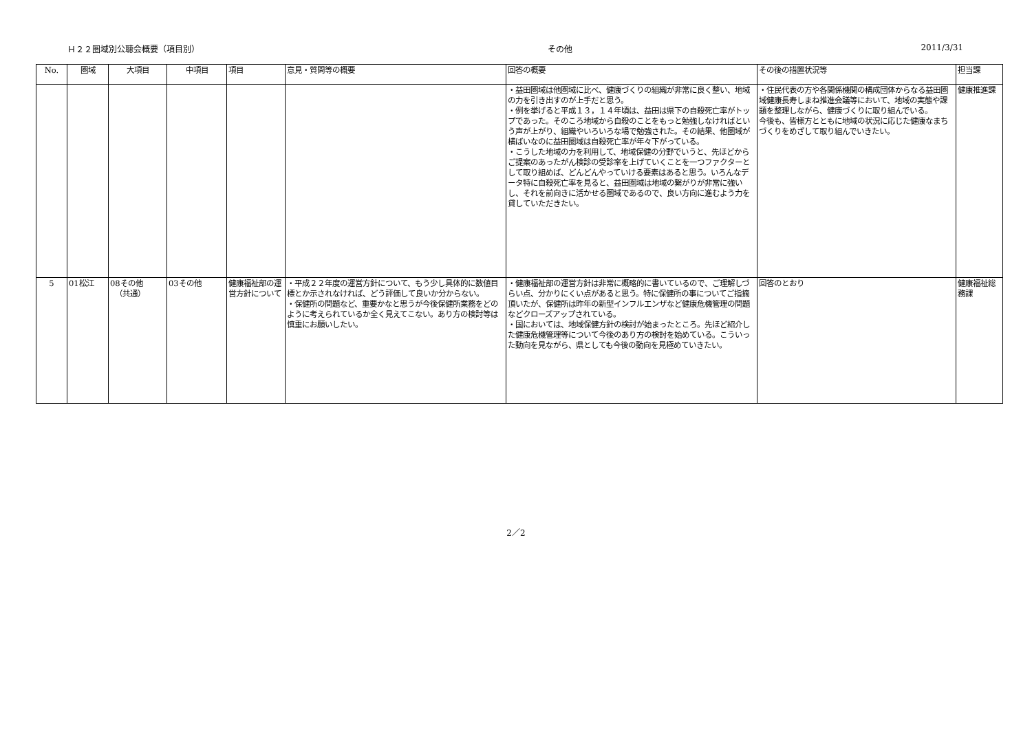Ｈ２２圏域別公聴会概要（項目別） その他 2011/3/31
| No. | 圏域 | 大項目 | 中項目 | 項目 | 意見・質問等の概要 | 回答の概要 | その後の措置状況等 | 担当課 |
| --- | --- | --- | --- | --- | --- | --- | --- | --- |
| | | | | | | ・益田圏域は他圏域に比べ、健康づくりの組織が非常に良く整い、地域の力を引き出すのが上手だと思う。 ・例を挙げると平成１３，１４年頃は、益田は県下の自殺死亡率がトップであった。そのころ地域から自殺のことをもっと勉強しなければという声が上がり、組織やいろいろな場で勉強された。その結果、他圏域が横ばいなのに益田圏域は自殺死亡率が年々下がっている。 ・こうした地域の力を利用して、地域保健の分野でいうと、先ほどからご提案のあったがん検診の受診率を上げていくことを一つファクターとして取り組めば、どんどんやっていける要素はあると思う。いろんなデータ特に自殺死亡率を見ると、益田圏域は地域の繋がりが非常に強いし、それを前向きに活かせる圏域であるので、良い方向に進むよう力を貸していただきたい。 | ・住民代表の方や各関係機関の構成団体からなる益田圏域健康長寿しまね推進会議等において、地域の実態や課題を整理しながら、健康づくりに取り組んでいる。 今後も、皆様方とともに地域の状況に応じた健康なまちづくりをめざして取り組んでいきたい。 | 健康推進課 |
| 5 | 01松江 | 08その他 （共通） | 03その他 | 健康福祉部の運営方針について | ・平成２２年度の運営方針について、もう少し具体的に数値目標とか示されなければ、どう評価して良いか分からない。 ・保健所の問題など、重要かなと思うが今後保健所業務をどのように考えられているか全く見えてこない。あり方の検討等は慎重にお願いしたい。 | ・健康福祉部の運営方針は非常に概略的に書いているので、ご理解しづらい点、分かりにくい点があると思う。特に保健所の事についてご指摘頂いたが、保健所は昨年の新型インフルエンザなど健康危機管理の問題などクローズアップされている。 ・国においては、地域保健方針の検討が始まったところ。先ほど紹介した健康危機管理等について今後のあり方の検討を始めている。こういった動向を見ながら、県としても今後の動向を見極めていきたい。 | 回答のとおり | 健康福祉総務課 |
2／2